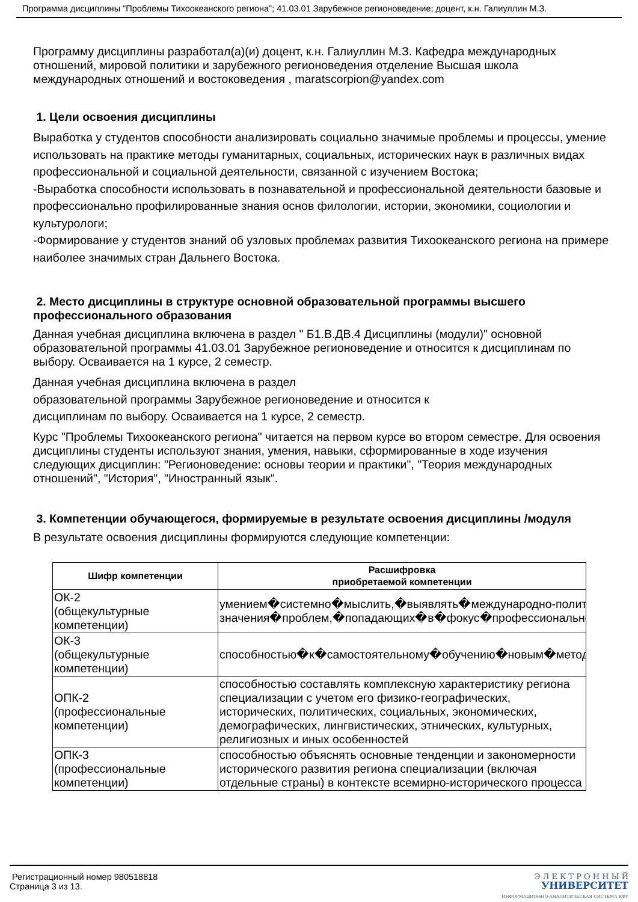Программа дисциплины "Проблемы Тихоокеанского региона"; 41.03.01 Зарубежное регионоведение; доцент, к.н. Галиуллин М.З.
Программу дисциплины разработал(а)(и) доцент, к.н. Галиуллин М.З. Кафедра международных отношений, мировой политики и зарубежного регионоведения отделение Высшая школа международных отношений и востоковедения , maratscorpion@yandex.com
1. Цели освоения дисциплины
Выработка у студентов способности анализировать социально значимые проблемы и процессы, умение использовать на практике методы гуманитарных, социальных, исторических наук в различных видах профессиональной и социальной деятельности, связанной с изучением Востока;
-Выработка способности использовать в познавательной и профессиональной деятельности базовые и профессионально профилированные знания основ филологии, истории, экономики, социологии и культурологи;
-Формирование у студентов знаний об узловых проблемах развития Тихоокеанского региона на примере наиболее значимых стран Дальнего Востока.
2. Место дисциплины в структуре основной образовательной программы высшего профессионального образования
Данная учебная дисциплина включена в раздел " Б1.В.ДВ.4 Дисциплины (модули)" основной образовательной программы 41.03.01 Зарубежное регионоведение и относится к дисциплинам по выбору. Осваивается на 1 курсе, 2 семестр.
Данная учебная дисциплина включена в раздел
образовательной программы Зарубежное регионоведение и относится к
дисциплинам по выбору. Осваивается на 1 курсе, 2 семестр.
Курс "Проблемы Тихоокеанского региона" читается на первом курсе во втором семестре. Для освоения дисциплины студенты используют знания, умения, навыки, сформированные в ходе изучения следующих дисциплин: "Регионоведение: основы теории и практики", "Теория международных отношений", "История", "Иностранный язык".
3. Компетенции обучающегося, формируемые в результате освоения дисциплины /модуля
В результате освоения дисциплины формируются следующие компетенции:
| Шифр компетенции | Расшифровка приобретаемой компетенции |
| --- | --- |
| ОК-2 (общекультурные компетенции) | умением�системно�мыслить,�выявлять�международно-политически значения�проблем,�попадающих�в�фокус�профессиональной�де |
| ОК-3 (общекультурные компетенции) | способностью�к�самостоятельному�обучению�новым�методам�ис |
| ОПК-2 (профессиональные компетенции) | способностью составлять комплексную характеристику региона специализации с учетом его физико-географических, исторических, политических, социальных, экономических, демографических, лингвистических, этнических, культурных, религиозных и иных особенностей |
| ОПК-3 (профессиональные компетенции) | способностью объяснять основные тенденции и закономерности исторического развития региона специализации (включая отдельные страны) в контексте всемирно-исторического процесса |
Регистрационный номер 980518818
Страница 3 из 13.
Э Л Е К Т Р О Н Н Ы Й
УНИВЕРСИТЕТ
ИНФОРМАЦИОННО-АНАЛИТИЧЕСКАЯ СИСТЕМА КФУ